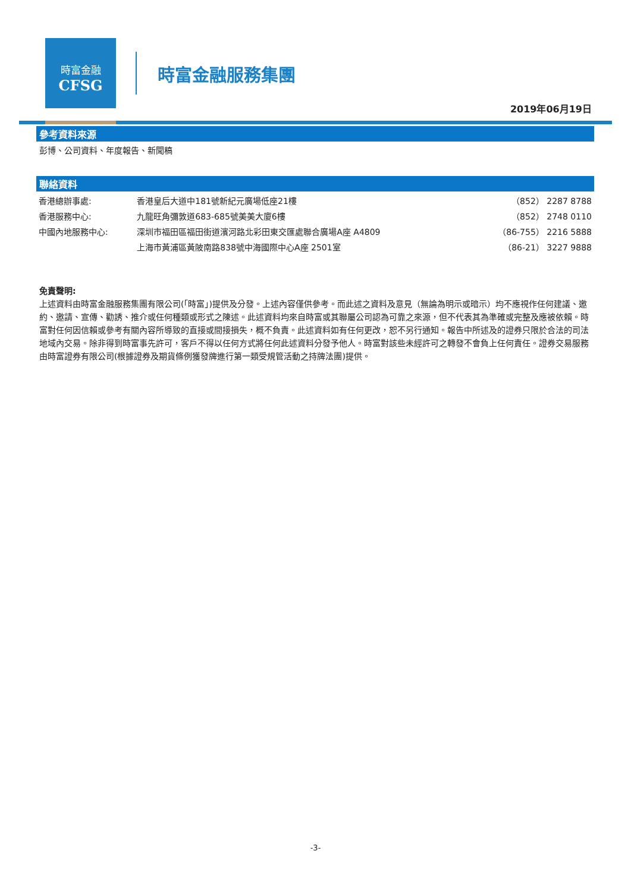時富金融
CFSG
時富金融服務集團
2019年06月19日
參考資料來源
彭博、公司資料、年度報告、新聞稿
聯絡資料
| 香港總辦事處: | 香港皇后大道中181號新紀元廣場低座21樓 | （852） 2287 8788 |
| 香港服務中心: | 九龍旺角彌敦道683-685號美美大廈6樓 | （852） 2748 0110 |
| 中國內地服務中心: | 深圳市福田區福田街道濱河路北彩田東交匯處聯合廣場A座 A4809 | （86-755） 2216 5888 |
| | 上海市黃浦區黃陂南路838號中海國際中心A座 2501室 | （86-21） 3227 9888 |
免責聲明:
上述資料由時富金融服務集團有限公司(「時富」)提供及分發。上述內容僅供參考。而此述之資料及意見（無論為明示或暗示）均不應視作任何建議、邀約、邀請、宣傳、勸誘、推介或任何種類或形式之陳述。此述資料均來自時富或其聯屬公司認為可靠之來源，但不代表其為準確或完整及應被依賴。時富對任何因信賴或參考有關內容所導致的直接或間接損失，概不負責。此述資料如有任何更改，恕不另行通知。報告中所述及的證券只限於合法的司法地域內交易。除非得到時富事先許可，客戶不得以任何方式將任何此述資料分發予他人。時富對該些未經許可之轉發不會負上任何責任。證券交易服務由時富證券有限公司(根據證券及期貨條例獲發牌進行第一類受規管活動之持牌法團)提供。
-3-